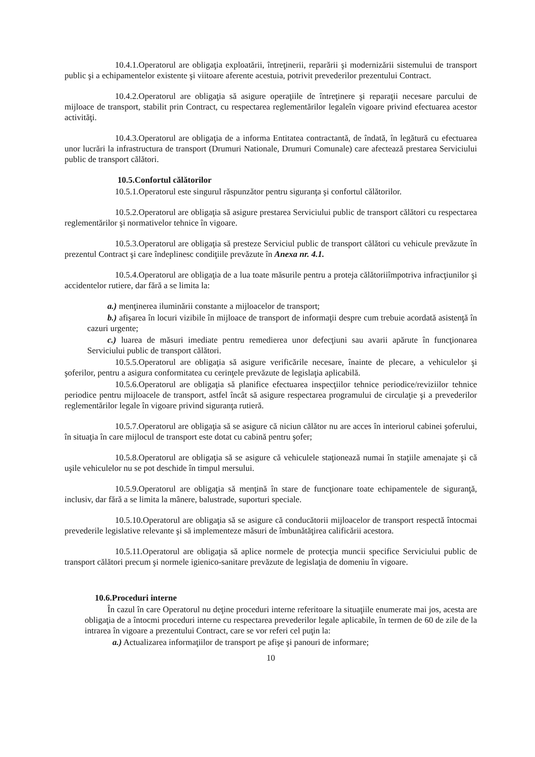10.4.1.Operatorul are obligaţia exploatării, întreţinerii, reparării şi modernizării sistemului de transport public şi a echipamentelor existente şi viitoare aferente acestuia, potrivit prevederilor prezentului Contract.
10.4.2.Operatorul are obligaţia să asigure operaţiile de întreţinere şi reparaţii necesare parcului de mijloace de transport, stabilit prin Contract, cu respectarea reglementărilor legaleîn vigoare privind efectuarea acestor activităţi.
10.4.3.Operatorul are obligaţia de a informa Entitatea contractantă, de îndată, în legătură cu efectuarea unor lucrări la infrastructura de transport (Drumuri Nationale, Drumuri Comunale) care afectează prestarea Serviciului public de transport călători.
10.5.Confortul călătorilor
10.5.1.Operatorul este singurul răspunzător pentru siguranţa şi confortul călătorilor.
10.5.2.Operatorul are obligaţia să asigure prestarea Serviciului public de transport călători cu respectarea reglementărilor şi normativelor tehnice în vigoare.
10.5.3.Operatorul are obligaţia să presteze Serviciul public de transport călători cu vehicule prevăzute în prezentul Contract şi care îndeplinesc condiţiile prevăzute în Anexa nr. 4.1.
10.5.4.Operatorul are obligaţia de a lua toate măsurile pentru a proteja călătoriiîmpotriva infracţiunilor şi accidentelor rutiere, dar fără a se limita la:
a.) menţinerea iluminării constante a mijloacelor de transport;
b.) afişarea în locuri vizibile în mijloace de transport de informaţii despre cum trebuie acordată asistenţă în cazuri urgente;
c.) luarea de măsuri imediate pentru remedierea unor defecţiuni sau avarii apărute în funcţionarea Serviciului public de transport călători.
10.5.5.Operatorul are obligaţia să asigure verificările necesare, înainte de plecare, a vehiculelor şi şoferilor, pentru a asigura conformitatea cu cerinţele prevăzute de legislaţia aplicabilă.
10.5.6.Operatorul are obligaţia să planifice efectuarea inspecţiilor tehnice periodice/reviziilor tehnice periodice pentru mijloacele de transport, astfel încât să asigure respectarea programului de circulaţie şi a prevederilor reglementărilor legale în vigoare privind siguranţa rutieră.
10.5.7.Operatorul are obligaţia să se asigure că niciun călător nu are acces în interiorul cabinei şoferului, în situaţia în care mijlocul de transport este dotat cu cabină pentru şofer;
10.5.8.Operatorul are obligaţia să se asigure că vehiculele staţionează numai în staţiile amenajate şi că uşile vehiculelor nu se pot deschide în timpul mersului.
10.5.9.Operatorul are obligaţia să menţină în stare de funcţionare toate echipamentele de siguranţă, inclusiv, dar fără a se limita la mânere, balustrade, suporturi speciale.
10.5.10.Operatorul are obligaţia să se asigure că conducătorii mijloacelor de transport respectă întocmai prevederile legislative relevante şi să implementeze măsuri de îmbunătăţirea calificării acestora.
10.5.11.Operatorul are obligaţia să aplice normele de protecţia muncii specifice Serviciului public de transport călători precum şi normele igienico-sanitare prevăzute de legislaţia de domeniu în vigoare.
10.6.Proceduri interne
În cazul în care Operatorul nu deţine proceduri interne referitoare la situaţiile enumerate mai jos, acesta are obligaţia de a întocmi proceduri interne cu respectarea prevederilor legale aplicabile, în termen de 60 de zile de la intrarea în vigoare a prezentului Contract, care se vor referi cel puţin la:
a.) Actualizarea informaţiilor de transport pe afişe şi panouri de informare;
10